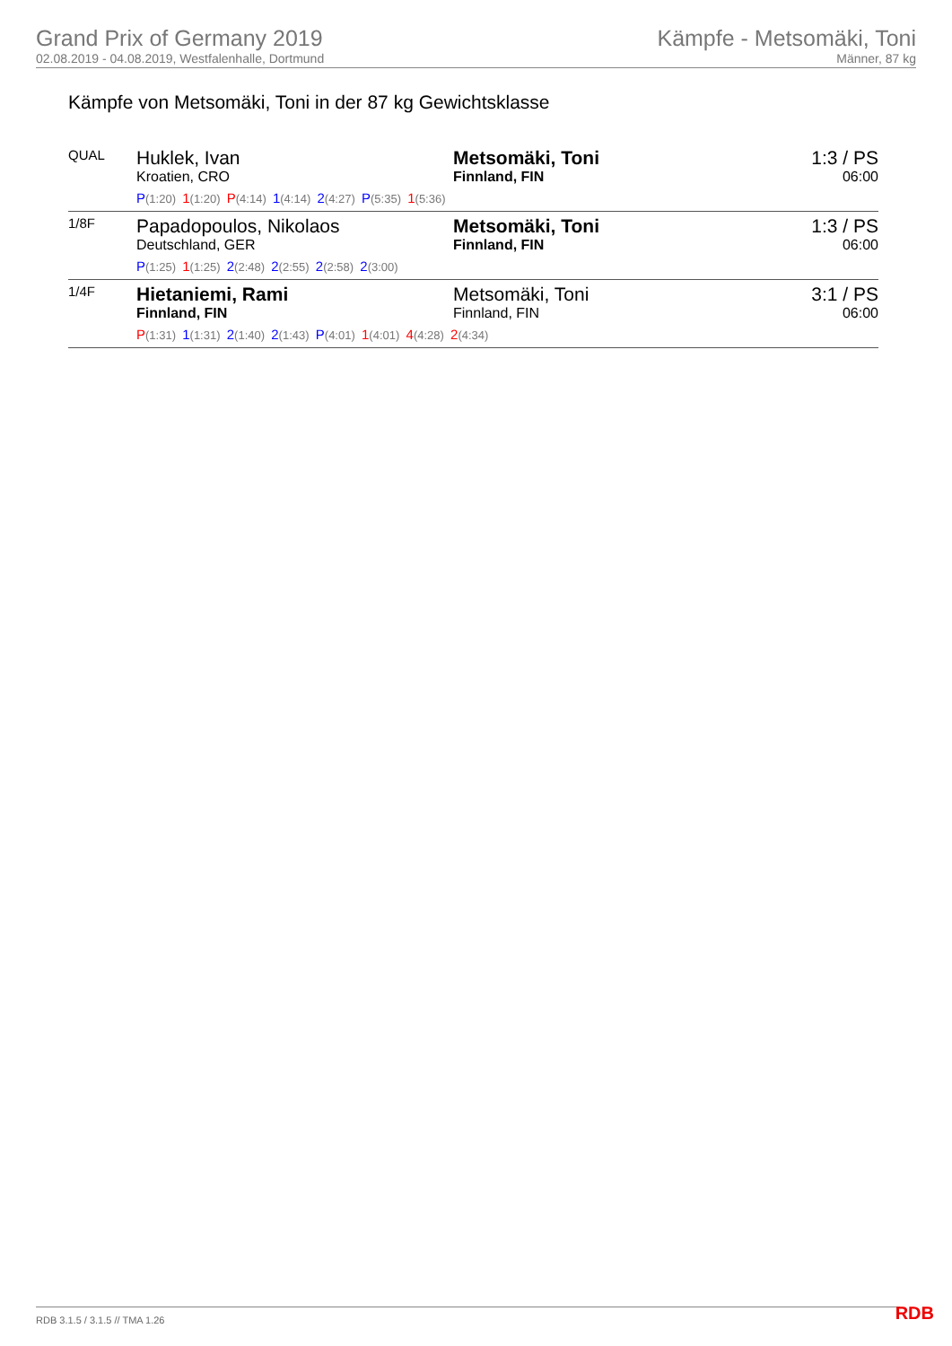Grand Prix of Germany 2019
02.08.2019 - 04.08.2019, Westfalenhalle, Dortmund
Kämpfe - Metsomäki, Toni
Männer, 87 kg
Kämpfe von Metsomäki, Toni in der 87 kg Gewichtsklasse
| QUAL | Huklek, Ivan Kroatien, CRO | Metsomäki, Toni Finnland, FIN | 1:3 / PS 06:00 |
| | P (1:20) 1 (1:20) P (4:14) 1 (4:14) 2 (4:27) P (5:35) 1 (5:36) | | |
| 1/8F | Papadopoulos, Nikolaos Deutschland, GER | Metsomäki, Toni Finnland, FIN | 1:3 / PS 06:00 |
| | P (1:25) 1 (1:25) 2 (2:48) 2 (2:55) 2 (2:58) 2 (3:00) | | |
| 1/4F | Hietaniemi, Rami Finnland, FIN | Metsomäki, Toni Finnland, FIN | 3:1 / PS 06:00 |
| | P (1:31) 1 (1:31) 2 (1:40) 2 (1:43) P (4:01) 1 (4:01) 4 (4:28) 2 (4:34) | | |
RDB 3.1.5 / 3.1.5 // TMA 1.26 RDB